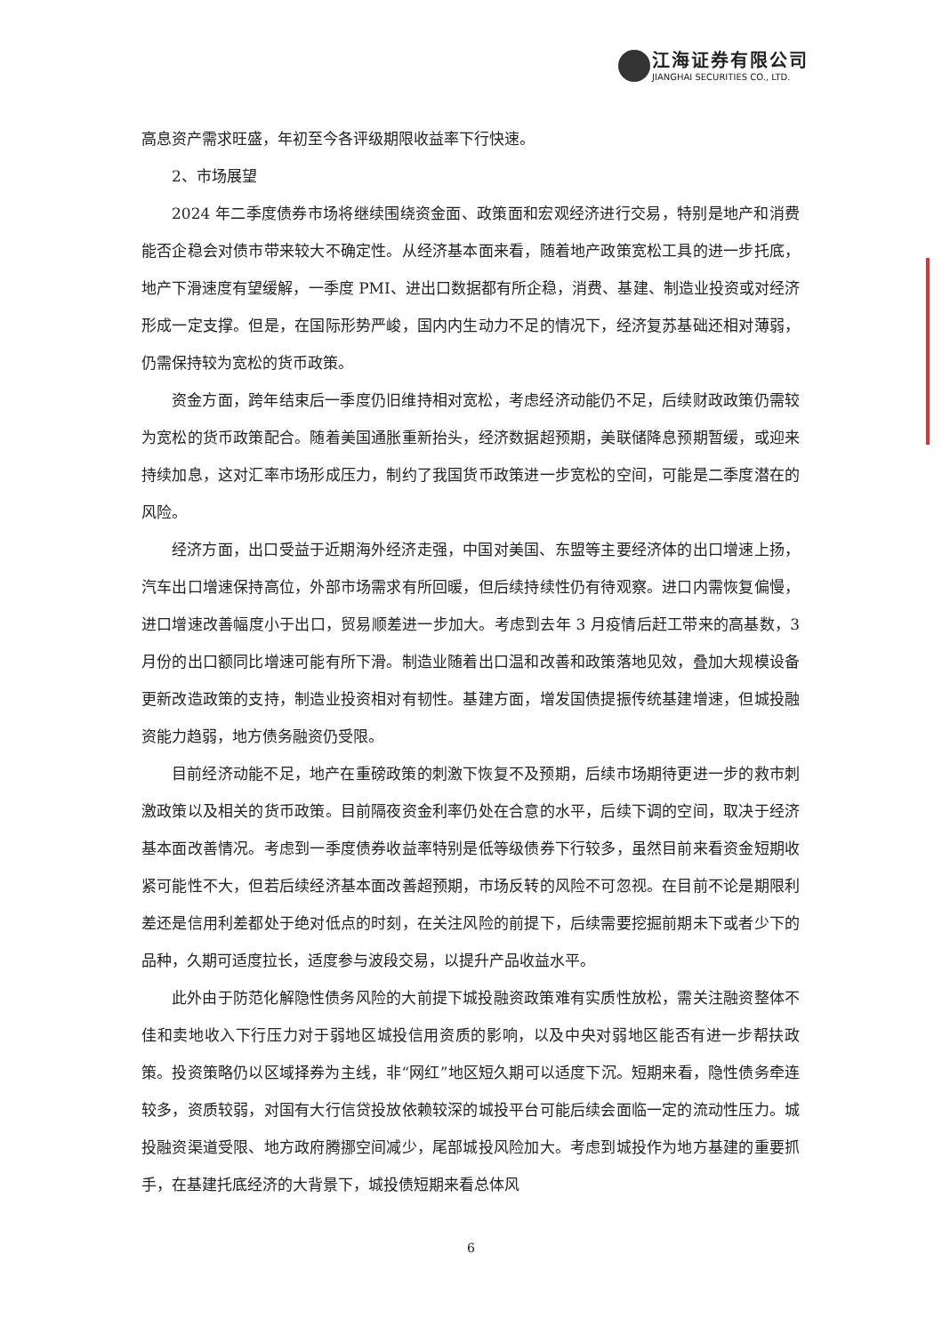江海证券有限公司
JIANGHAI SECURITIES CO., LTD.
高息资产需求旺盛，年初至今各评级期限收益率下行快速。
2、市场展望
2024 年二季度债券市场将继续围绕资金面、政策面和宏观经济进行交易，特别是地产和消费能否企稳会对债市带来较大不确定性。从经济基本面来看，随着地产政策宽松工具的进一步托底，地产下滑速度有望缓解，一季度 PMI、进出口数据都有所企稳，消费、基建、制造业投资或对经济形成一定支撑。但是，在国际形势严峻，国内内生动力不足的情况下，经济复苏基础还相对薄弱，仍需保持较为宽松的货币政策。
资金方面，跨年结束后一季度仍旧维持相对宽松，考虑经济动能仍不足，后续财政政策仍需较为宽松的货币政策配合。随着美国通胀重新抬头，经济数据超预期，美联储降息预期暂缓，或迎来持续加息，这对汇率市场形成压力，制约了我国货币政策进一步宽松的空间，可能是二季度潜在的风险。
经济方面，出口受益于近期海外经济走强，中国对美国、东盟等主要经济体的出口增速上扬，汽车出口增速保持高位，外部市场需求有所回暖，但后续持续性仍有待观察。进口内需恢复偏慢，进口增速改善幅度小于出口，贸易顺差进一步加大。考虑到去年 3 月疫情后赶工带来的高基数，3 月份的出口额同比增速可能有所下滑。制造业随着出口温和改善和政策落地见效，叠加大规模设备更新改造政策的支持，制造业投资相对有韧性。基建方面，增发国债提振传统基建增速，但城投融资能力趋弱，地方债务融资仍受限。
目前经济动能不足，地产在重磅政策的刺激下恢复不及预期，后续市场期待更进一步的救市刺激政策以及相关的货币政策。目前隔夜资金利率仍处在合意的水平，后续下调的空间，取决于经济基本面改善情况。考虑到一季度债券收益率特别是低等级债券下行较多，虽然目前来看资金短期收紧可能性不大，但若后续经济基本面改善超预期，市场反转的风险不可忽视。在目前不论是期限利差还是信用利差都处于绝对低点的时刻，在关注风险的前提下，后续需要挖掘前期未下或者少下的品种，久期可适度拉长，适度参与波段交易，以提升产品收益水平。
此外由于防范化解隐性债务风险的大前提下城投融资政策难有实质性放松，需关注融资整体不佳和卖地收入下行压力对于弱地区城投信用资质的影响，以及中央对弱地区能否有进一步帮扶政策。投资策略仍以区域择券为主线，非“网红”地区短久期可以适度下沉。短期来看，隐性债务牵连较多，资质较弱，对国有大行信贷投放依赖较深的城投平台可能后续会面临一定的流动性压力。城投融资渠道受限、地方政府腾挪空间减少，尾部城投风险加大。考虑到城投作为地方基建的重要抓手，在基建托底经济的大背景下，城投债短期来看总体风
6